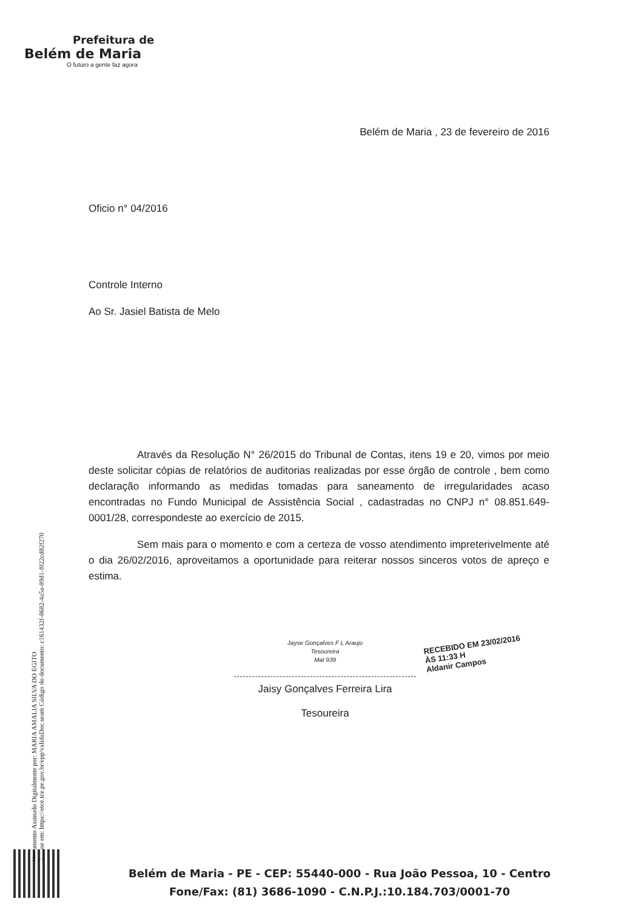Prefeitura de
Belém de Maria
O futuro a gente faz agora
Belém de Maria , 23 de fevereiro de 2016
Oficio n° 04/2016
Controle Interno
Ao Sr. Jasiel Batista de Melo
Através da Resolução N° 26/2015 do Tribunal de Contas, itens 19 e 20, vimos por meio deste solicitar cópias de relatórios de auditorias realizadas por esse órgão de controle , bem como declaração informando as medidas tomadas para saneamento de irregularidades acaso encontradas no Fundo Municipal de Assistência Social , cadastradas no CNPJ n° 08.851.649-0001/28, correspondeste ao exercício de 2015.
Sem mais para o momento e com a certeza de vosso atendimento impreterivelmente até o dia 26/02/2016, aproveitamos a oportunidade para reiterar nossos sinceros votos de apreço e estima.
Jayse Gonçalves F L Araujo
Tesoureira
Mat 939
Jaisy Gonçalves Ferreira Lira
Tesoureira
RECEBIDO EM 23/02/2016
ÀS 11:33 H
Aldanir Campos
Documento Assinado Digitalmente por: MARIA AMALIA SILVA DO EGITO
Acesse em: https://etce.tce.pe.gov.br/epp/validaDoc.seam Código do documento: c161432f-8682-4a5a-89d1-f022cd82f270
Belém de Maria - PE - CEP: 55440-000 - Rua João Pessoa, 10 - Centro
Fone/Fax: (81) 3686-1090 - C.N.P.J.:10.184.703/0001-70